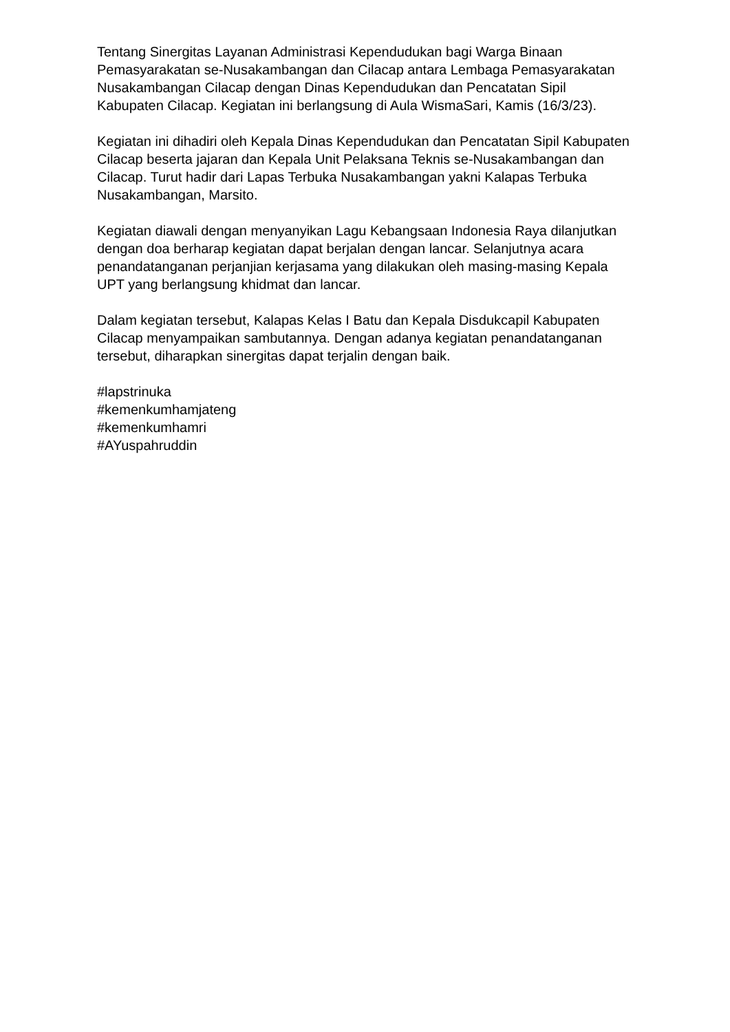Tentang Sinergitas Layanan Administrasi Kependudukan bagi Warga Binaan Pemasyarakatan se-Nusakambangan dan Cilacap antara Lembaga Pemasyarakatan Nusakambangan Cilacap dengan Dinas Kependudukan dan Pencatatan Sipil Kabupaten Cilacap. Kegiatan ini berlangsung di Aula WismaSari, Kamis (16/3/23).
Kegiatan ini dihadiri oleh Kepala Dinas Kependudukan dan Pencatatan Sipil Kabupaten Cilacap beserta jajaran dan Kepala Unit Pelaksana Teknis se-Nusakambangan dan Cilacap. Turut hadir dari Lapas Terbuka Nusakambangan yakni Kalapas Terbuka Nusakambangan, Marsito.
Kegiatan diawali dengan menyanyikan Lagu Kebangsaan Indonesia Raya dilanjutkan dengan doa berharap kegiatan dapat berjalan dengan lancar. Selanjutnya acara penandatanganan perjanjian kerjasama yang dilakukan oleh masing-masing Kepala UPT yang berlangsung khidmat dan lancar.
Dalam kegiatan tersebut, Kalapas Kelas I Batu dan Kepala Disdukcapil Kabupaten Cilacap menyampaikan sambutannya. Dengan adanya kegiatan penandatanganan tersebut, diharapkan sinergitas dapat terjalin dengan baik.
#lapstrinuka
#kemenkumhamjateng
#kemenkumhamri
#AYuspahruddin